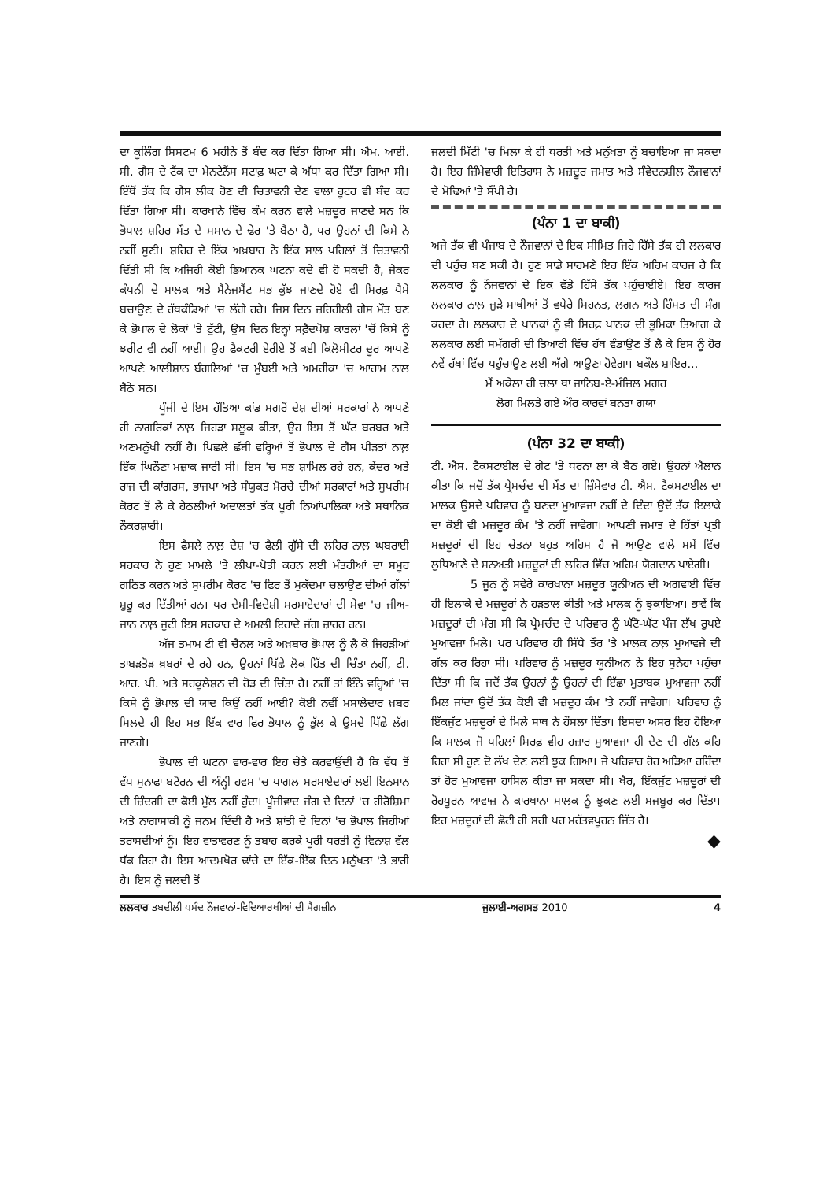ਦਾ ਕੂਲਿੰਗ ਸਿਸਟਮ 6 ਮਹੀਨੇ ਤੋਂ ਬੰਦ ਕਰ ਦਿੱਤਾ ਗਿਆ ਸੀ। ਐਮ. ਆਈ. ਸੀ. ਗੈਸ ਦੇ ਟੈਂਕ ਦਾ ਮੇਨਟੇਨੈਂਸ ਸਟਾਫ਼ ਘਟਾ ਕੇ ਅੱਧਾ ਕਰ ਦਿੱਤਾ ਗਿਆ ਸੀ। ਇੱਥੋਂ ਤੱਕ ਕਿ ਗੈਸ ਲੀਕ ਹੋਣ ਦੀ ਚਿਤਾਵਨੀ ਦੇਣ ਵਾਲਾ ਹੂਟਰ ਵੀ ਬੰਦ ਕਰ ਦਿੱਤਾ ਗਿਆ ਸੀ। ਕਾਰਖਾਨੇ ਵਿੱਚ ਕੰਮ ਕਰਨ ਵਾਲੇ ਮਜ਼ਦੂਰ ਜਾਣਦੇ ਸਨ ਕਿ ਭੋਪਾਲ ਸ਼ਹਿਰ ਮੌਤ ਦੇ ਸਮਾਨ ਦੇ ਢੇਰ 'ਤੇ ਬੈਠਾ ਹੈ, ਪਰ ਉਹਨਾਂ ਦੀ ਕਿਸੇ ਨੇ ਨਹੀਂ ਸੁਣੀ। ਸ਼ਹਿਰ ਦੇ ਇੱਕ ਅਖ਼ਬਾਰ ਨੇ ਇੱਕ ਸਾਲ ਪਹਿਲਾਂ ਤੋਂ ਚਿਤਾਵਨੀ ਦਿੱਤੀ ਸੀ ਕਿ ਅਜਿਹੀ ਕੋਈ ਭਿਆਨਕ ਘਟਨਾ ਕਦੇ ਵੀ ਹੋ ਸਕਦੀ ਹੈ, ਜੇਕਰ ਕੰਪਨੀ ਦੇ ਮਾਲਕ ਅਤੇ ਮੈਨੇਜਮੈਂਟ ਸਭ ਕੁੱਝ ਜਾਣਦੇ ਹੋਏ ਵੀ ਸਿਰਫ਼ ਪੈਸੇ ਬਚਾਉਣ ਦੇ ਹੱਥਕੰਡਿਆਂ 'ਚ ਲੱਗੇ ਰਹੇ। ਜਿਸ ਦਿਨ ਜ਼ਹਿਰੀਲੀ ਗੈਸ ਮੌਤ ਬਣ ਕੇ ਭੋਪਾਲ ਦੇ ਲੋਕਾਂ 'ਤੇ ਟੁੱਟੀ, ਉਸ ਦਿਨ ਇਨ੍ਹਾਂ ਸਫ਼ੈਦਪੋਸ਼ ਕਾਤਲਾਂ 'ਚੋਂ ਕਿਸੇ ਨੂੰ ਝਰੀਟ ਵੀ ਨਹੀਂ ਆਈ। ਉਹ ਫੈਕਟਰੀ ਏਰੀਏ ਤੋਂ ਕਈ ਕਿਲੋਮੀਟਰ ਦੂਰ ਆਪਣੇ ਆਪਣੇ ਆਲੀਸ਼ਾਨ ਬੰਗਲਿਆਂ 'ਚ ਮੁੰਬਈ ਅਤੇ ਅਮਰੀਕਾ 'ਚ ਆਰਾਮ ਨਾਲ ਬੈਠੇ ਸਨ।
ਪੂੰਜੀ ਦੇ ਇਸ ਹੱਤਿਆ ਕਾਂਡ ਮਗਰੋਂ ਦੇਸ਼ ਦੀਆਂ ਸਰਕਾਰਾਂ ਨੇ ਆਪਣੇ ਹੀ ਨਾਗਰਿਕਾਂ ਨਾਲ਼ ਜਿਹੜਾ ਸਲੂਕ ਕੀਤਾ, ਉਹ ਇਸ ਤੋਂ ਘੱਟ ਬਰਬਰ ਅਤੇ ਅਣਮਨੁੱਖੀ ਨਹੀਂ ਹੈ। ਪਿਛਲੇ ਛੱਬੀ ਵਰ੍ਹਿਆਂ ਤੋਂ ਭੋਪਾਲ ਦੇ ਗੈਸ ਪੀੜਤਾਂ ਨਾਲ਼ ਇੱਕ ਘਿਨੌਣਾ ਮਜ਼ਾਕ ਜਾਰੀ ਸੀ। ਇਸ 'ਚ ਸਭ ਸ਼ਾਮਿਲ ਰਹੇ ਹਨ, ਕੇਂਦਰ ਅਤੇ ਰਾਜ ਦੀ ਕਾਂਗਰਸ, ਭਾਜਪਾ ਅਤੇ ਸੰਯੁਕਤ ਮੋਰਚੇ ਦੀਆਂ ਸਰਕਾਰਾਂ ਅਤੇ ਸੁਪਰੀਮ ਕੋਰਟ ਤੋਂ ਲੈ ਕੇ ਹੇਠਲੀਆਂ ਅਦਾਲਤਾਂ ਤੱਕ ਪੂਰੀ ਨਿਆਂਪਾਲਿਕਾ ਅਤੇ ਸਥਾਨਿਕ ਨੌਕਰਸ਼ਾਹੀ।
ਇਸ ਫੈਸਲੇ ਨਾਲ਼ ਦੇਸ਼ 'ਚ ਫੈਲੀ ਗੁੱਸੇ ਦੀ ਲਹਿਰ ਨਾਲ਼ ਘਬਰਾਈ ਸਰਕਾਰ ਨੇ ਹੁਣ ਮਾਮਲੇ 'ਤੇ ਲੀਪਾ-ਪੋਤੀ ਕਰਨ ਲਈ ਮੰਤਰੀਆਂ ਦਾ ਸਮੂਹ ਗਠਿਤ ਕਰਨ ਅਤੇ ਸੁਪਰੀਮ ਕੋਰਟ 'ਚ ਫਿਰ ਤੋਂ ਮੁਕੱਦਮਾ ਚਲਾਉਣ ਦੀਆਂ ਗੱਲਾਂ ਸ਼ੁਰੂ ਕਰ ਦਿੱਤੀਆਂ ਹਨ। ਪਰ ਦੇਸੀ-ਵਿਦੇਸ਼ੀ ਸਰਮਾਏਦਾਰਾਂ ਦੀ ਸੇਵਾ 'ਚ ਜੀਅ-ਜਾਨ ਨਾਲ਼ ਜੁਟੀ ਇਸ ਸਰਕਾਰ ਦੇ ਅਮਲੀ ਇਰਾਦੇ ਜੱਗ ਜ਼ਾਹਰ ਹਨ।
ਅੱਜ ਤਮਾਮ ਟੀ ਵੀ ਚੈਨਲ ਅਤੇ ਅਖ਼ਬਾਰ ਭੋਪਾਲ ਨੂੰ ਲੈ ਕੇ ਜਿਹੜੀਆਂ ਤਾਬੜਤੋੜ ਖ਼ਬਰਾਂ ਦੇ ਰਹੇ ਹਨ, ਉਹਨਾਂ ਪਿੱਛੇ ਲੋਕ ਹਿੱਤ ਦੀ ਚਿੰਤਾ ਨਹੀਂ, ਟੀ. ਆਰ. ਪੀ. ਅਤੇ ਸਰਕੂਲੇਸ਼ਨ ਦੀ ਹੋੜ ਦੀ ਚਿੰਤਾ ਹੈ। ਨਹੀਂ ਤਾਂ ਇੰਨੇ ਵਰ੍ਹਿਆਂ 'ਚ ਕਿਸੇ ਨੂੰ ਭੋਪਾਲ ਦੀ ਯਾਦ ਕਿਉਂ ਨਹੀਂ ਆਈ? ਕੋਈ ਨਵੀਂ ਮਸਾਲੇਦਾਰ ਖ਼ਬਰ ਮਿਲਦੇ ਹੀ ਇਹ ਸਭ ਇੱਕ ਵਾਰ ਫਿਰ ਭੋਪਾਲ ਨੂੰ ਭੁੱਲ ਕੇ ਉਸਦੇ ਪਿੱਛੇ ਲੱਗ ਜਾਣਗੇ।
ਭੋਪਾਲ ਦੀ ਘਟਨਾ ਵਾਰ-ਵਾਰ ਇਹ ਚੇਤੇ ਕਰਵਾਉਂਦੀ ਹੈ ਕਿ ਵੱਧ ਤੋਂ ਵੱਧ ਮੁਨਾਫਾ ਬਟੋਰਨ ਦੀ ਅੰਨ੍ਹੀ ਹਵਸ 'ਚ ਪਾਗਲ ਸਰਮਾਏਦਾਰਾਂ ਲਈ ਇਨਸਾਨ ਦੀ ਜ਼ਿੰਦਗੀ ਦਾ ਕੋਈ ਮੁੱਲ ਨਹੀਂ ਹੁੰਦਾ। ਪੂੰਜੀਵਾਦ ਜੰਗ ਦੇ ਦਿਨਾਂ 'ਚ ਹੀਰੋਸ਼ਿਮਾ ਅਤੇ ਨਾਗਾਸਾਕੀ ਨੂੰ ਜਨਮ ਦਿੰਦੀ ਹੈ ਅਤੇ ਸ਼ਾਂਤੀ ਦੇ ਦਿਨਾਂ 'ਚ ਭੋਪਾਲ ਜਿਹੀਆਂ ਤਰਾਸਦੀਆਂ ਨੂੰ। ਇਹ ਵਾਤਾਵਰਣ ਨੂੰ ਤਬਾਹ ਕਰਕੇ ਪੂਰੀ ਧਰਤੀ ਨੂੰ ਵਿਨਾਸ਼ ਵੱਲ ਧੱਕ ਰਿਹਾ ਹੈ। ਇਸ ਆਦਮਖੋਰ ਢਾਂਚੇ ਦਾ ਇੱਕ-ਇੱਕ ਦਿਨ ਮਨੁੱਖਤਾ 'ਤੇ ਭਾਰੀ ਹੈ। ਇਸ ਨੂੰ ਜਲਦੀ ਤੋਂ
ਜਲਦੀ ਮਿੱਟੀ 'ਚ ਮਿਲਾ ਕੇ ਹੀ ਧਰਤੀ ਅਤੇ ਮਨੁੱਖਤਾ ਨੂੰ ਬਚਾਇਆ ਜਾ ਸਕਦਾ ਹੈ। ਇਹ ਜ਼ਿੰਮੇਵਾਰੀ ਇਤਿਹਾਸ ਨੇ ਮਜ਼ਦੂਰ ਜਮਾਤ ਅਤੇ ਸੰਵੇਦਨਸ਼ੀਲ ਨੌਜਵਾਨਾਂ ਦੇ ਮੋਢਿਆਂ 'ਤੇ ਸੌਂਪੀ ਹੈ।
(ਪੰਨਾ 1 ਦਾ ਬਾਕੀ)
ਅਜੇ ਤੱਕ ਵੀ ਪੰਜਾਬ ਦੇ ਨੌਜਵਾਨਾਂ ਦੇ ਇਕ ਸੀਮਿਤ ਜਿਹੇ ਹਿੱਸੇ ਤੱਕ ਹੀ ਲਲਕਾਰ ਦੀ ਪਹੁੰਚ ਬਣ ਸਕੀ ਹੈ। ਹੁਣ ਸਾਡੇ ਸਾਹਮਣੇ ਇਹ ਇੱਕ ਅਹਿਮ ਕਾਰਜ ਹੈ ਕਿ ਲਲਕਾਰ ਨੂੰ ਨੌਜਵਾਨਾਂ ਦੇ ਇਕ ਵੱਡੇ ਹਿੱਸੇ ਤੱਕ ਪਹੁੰਚਾਈਏ। ਇਹ ਕਾਰਜ ਲਲਕਾਰ ਨਾਲ਼ ਜੁੜੇ ਸਾਥੀਆਂ ਤੋਂ ਵਧੇਰੇ ਮਿਹਨਤ, ਲਗਨ ਅਤੇ ਹਿੰਮਤ ਦੀ ਮੰਗ ਕਰਦਾ ਹੈ। ਲਲਕਾਰ ਦੇ ਪਾਠਕਾਂ ਨੂੰ ਵੀ ਸਿਰਫ਼ ਪਾਠਕ ਦੀ ਭੂਮਿਕਾ ਤਿਆਗ ਕੇ ਲਲਕਾਰ ਲਈ ਸਮੱਗਰੀ ਦੀ ਤਿਆਰੀ ਵਿੱਚ ਹੱਥ ਵੰਡਾਉਣ ਤੋਂ ਲੈ ਕੇ ਇਸ ਨੂੰ ਹੋਰ ਨਵੇਂ ਹੱਥਾਂ ਵਿੱਚ ਪਹੁੰਚਾਉਣ ਲਈ ਅੱਗੇ ਆਉਣਾ ਹੋਵੇਗਾ। ਬਕੌਲ ਸ਼ਾਇਰ...
ਮੈਂ ਅਕੇਲਾ ਹੀ ਚਲਾ ਥਾ ਜਾਨਿਬ-ਏ-ਮੰਜ਼ਿਲ ਮਗਰ
ਲੋਗ ਮਿਲਤੇ ਗਏ ਔਰ ਕਾਰਵਾਂ ਬਨਤਾ ਗਯਾ
(ਪੰਨਾ 32 ਦਾ ਬਾਕੀ)
ਟੀ. ਐਸ. ਟੈਕਸਟਾਈਲ ਦੇ ਗੇਟ 'ਤੇ ਧਰਨਾ ਲਾ ਕੇ ਬੈਠ ਗਏ। ਉਹਨਾਂ ਐਲਾਨ ਕੀਤਾ ਕਿ ਜਦੋਂ ਤੱਕ ਪ੍ਰੇਮਚੰਦ ਦੀ ਮੌਤ ਦਾ ਜ਼ਿੰਮੇਵਾਰ ਟੀ. ਐਸ. ਟੈਕਸਟਾਈਲ ਦਾ ਮਾਲਕ ਉਸਦੇ ਪਰਿਵਾਰ ਨੂੰ ਬਣਦਾ ਮੁਆਵਜਾ ਨਹੀਂ ਦੇ ਦਿੰਦਾ ਉਦੋਂ ਤੱਕ ਇਲਾਕੇ ਦਾ ਕੋਈ ਵੀ ਮਜ਼ਦੂਰ ਕੰਮ 'ਤੇ ਨਹੀਂ ਜਾਵੇਗਾ। ਆਪਣੀ ਜਮਾਤ ਦੇ ਹਿੱਤਾਂ ਪ੍ਰਤੀ ਮਜ਼ਦੂਰਾਂ ਦੀ ਇਹ ਚੇਤਨਾ ਬਹੁਤ ਅਹਿਮ ਹੈ ਜੋ ਆਉਣ ਵਾਲੇ ਸਮੇਂ ਵਿੱਚ ਲੁਧਿਆਣੇ ਦੇ ਸਨਅਤੀ ਮਜ਼ਦੂਰਾਂ ਦੀ ਲਹਿਰ ਵਿੱਚ ਅਹਿਮ ਯੋਗਦਾਨ ਪਾਏਗੀ।
5 ਜੂਨ ਨੂੰ ਸਵੇਰੇ ਕਾਰਖਾਨਾ ਮਜ਼ਦੂਰ ਯੂਨੀਅਨ ਦੀ ਅਗਵਾਈ ਵਿੱਚ ਹੀ ਇਲਾਕੇ ਦੇ ਮਜ਼ਦੂਰਾਂ ਨੇ ਹੜਤਾਲ ਕੀਤੀ ਅਤੇ ਮਾਲਕ ਨੂੰ ਝੁਕਾਇਆ। ਭਾਵੇਂ ਕਿ ਮਜ਼ਦੂਰਾਂ ਦੀ ਮੰਗ ਸੀ ਕਿ ਪ੍ਰੇਮਚੰਦ ਦੇ ਪਰਿਵਾਰ ਨੂੰ ਘੱਟੋ-ਘੱਟ ਪੰਜ ਲੱਖ ਰੁਪਏ ਮੁਆਵਜ਼ਾ ਮਿਲੇ। ਪਰ ਪਰਿਵਾਰ ਹੀ ਸਿੱਧੇ ਤੌਰ 'ਤੇ ਮਾਲਕ ਨਾਲ਼ ਮੁਆਵਜੇ ਦੀ ਗੱਲ ਕਰ ਰਿਹਾ ਸੀ। ਪਰਿਵਾਰ ਨੂੰ ਮਜ਼ਦੂਰ ਯੂਨੀਅਨ ਨੇ ਇਹ ਸੁਨੇਹਾ ਪਹੁੰਚਾ ਦਿੱਤਾ ਸੀ ਕਿ ਜਦੋਂ ਤੱਕ ਉਹਨਾਂ ਨੂੰ ਉਹਨਾਂ ਦੀ ਇੱਛਾ ਮੁਤਾਬਕ ਮੁਆਵਜਾ ਨਹੀਂ ਮਿਲ ਜਾਂਦਾ ਉਦੋਂ ਤੱਕ ਕੋਈ ਵੀ ਮਜ਼ਦੂਰ ਕੰਮ 'ਤੇ ਨਹੀਂ ਜਾਵੇਗਾ। ਪਰਿਵਾਰ ਨੂੰ ਇੱਕਜੁੱਟ ਮਜ਼ਦੂਰਾਂ ਦੇ ਮਿਲੇ ਸਾਥ ਨੇ ਹੌਂਸਲਾ ਦਿੱਤਾ। ਇਸਦਾ ਅਸਰ ਇਹ ਹੋਇਆ ਕਿ ਮਾਲਕ ਜੋ ਪਹਿਲਾਂ ਸਿਰਫ਼ ਵੀਹ ਹਜ਼ਾਰ ਮੁਆਵਜਾ ਹੀ ਦੇਣ ਦੀ ਗੱਲ ਕਹਿ ਰਿਹਾ ਸੀ ਹੁਣ ਦੋ ਲੱਖ ਦੇਣ ਲਈ ਝੁਕ ਗਿਆ। ਜੇ ਪਰਿਵਾਰ ਹੋਰ ਅੜਿਆ ਰਹਿੰਦਾ ਤਾਂ ਹੋਰ ਮੁਆਵਜਾ ਹਾਸਿਲ ਕੀਤਾ ਜਾ ਸਕਦਾ ਸੀ। ਖੈਰ, ਇੱਕਜੁੱਟ ਮਜ਼ਦੂਰਾਂ ਦੀ ਰੋਹਪੂਰਨ ਆਵਾਜ਼ ਨੇ ਕਾਰਖਾਨਾ ਮਾਲਕ ਨੂੰ ਝੁਕਣ ਲਈ ਮਜਬੂਰ ਕਰ ਦਿੱਤਾ। ਇਹ ਮਜ਼ਦੂਰਾਂ ਦੀ ਛੋਟੀ ਹੀ ਸਹੀ ਪਰ ਮਹੱਤਵਪੂਰਨ ਜਿੱਤ ਹੈ।
◆
ਲਲਕਾਰ ਤਬਦੀਲੀ ਪਸੰਦ ਨੌਜਵਾਨਾਂ-ਵਿਦਿਆਰਥੀਆਂ ਦੀ ਮੈਗਜ਼ੀਨ ਜੁਲਾਈ-ਅਗਸਤ 2010 4